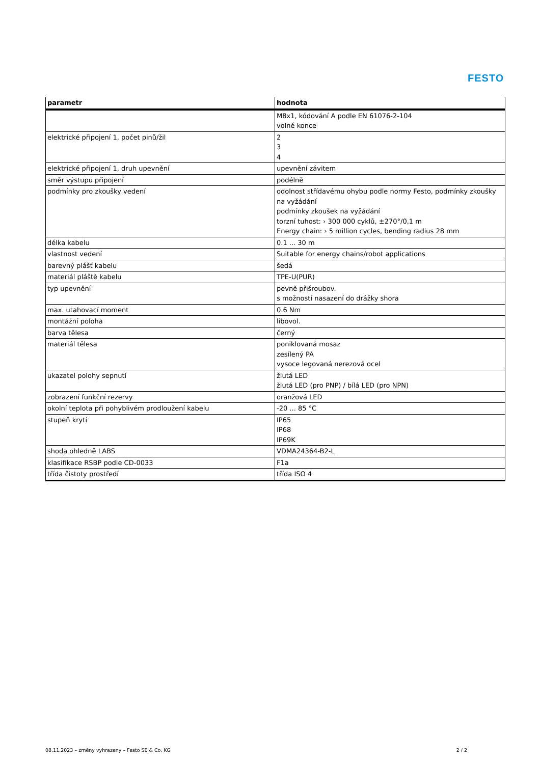FESTO
| parametr | hodnota |
| --- | --- |
| | M8x1, kódování A podle EN 61076-2-104 volné konce |
| elektrické připojení 1, počet pinů/žil | 2 3 4 |
| elektrické připojení 1, druh upevnění | upevnění závitem |
| směr výstupu připojení | podélně |
| podmínky pro zkoušky vedení | odolnost střídavému ohybu podle normy Festo, podmínky zkoušky na vyžádání podmínky zkoušek na vyžádání torzní tuhost: › 300 000 cyklů, ±270°/0,1 m Energy chain: › 5 million cycles, bending radius 28 mm |
| délka kabelu | 0.1 ... 30 m |
| vlastnost vedení | Suitable for energy chains/robot applications |
| barevný plášť kabelu | šedá |
| materiál pláště kabelu | TPE-U(PUR) |
| typ upevnění | pevně přišroubov. s možností nasazení do drážky shora |
| max. utahovací moment | 0.6 Nm |
| montážní poloha | libovol. |
| barva tělesa | černý |
| materiál tělesa | poniklovaná mosaz zesílený PA vysoce legovaná nerezová ocel |
| ukazatel polohy sepnutí | žlutá LED žlutá LED (pro PNP) / bílá LED (pro NPN) |
| zobrazení funkční rezervy | oranžová LED |
| okolní teplota při pohyblivém prodloužení kabelu | -20 ... 85 °C |
| stupeň krytí | IP65 IP68 IP69K |
| shoda ohledně LABS | VDMA24364-B2-L |
| klasifikace RSBP podle CD-0033 | F1a |
| třída čistoty prostředí | třída ISO 4 |
08.11.2023 – změny vyhrazeny – Festo SE & Co. KG 2 / 2